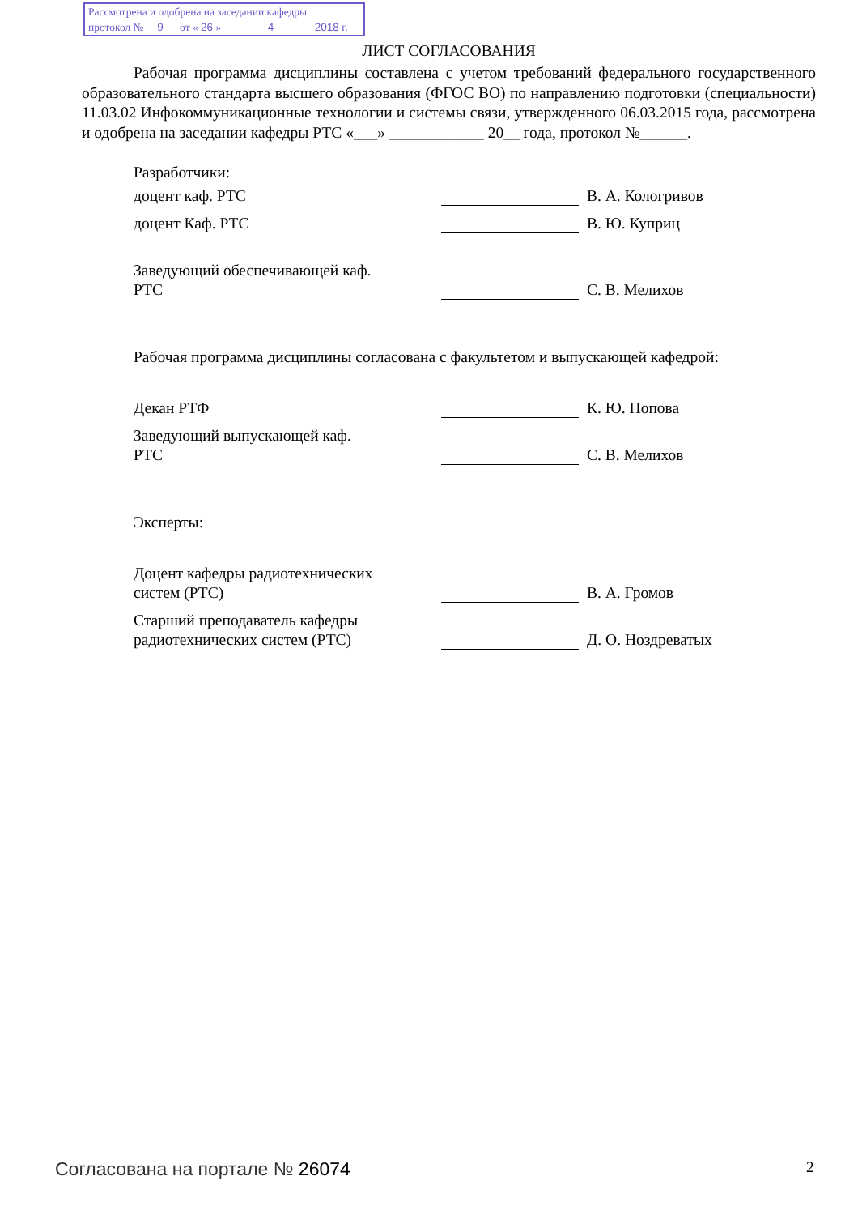Рассмотрена и одобрена на заседании кафедры
протокол № 9 от « 26 » ________4_______ 2018 г.
ЛИСТ СОГЛАСОВАНИЯ
Рабочая программа дисциплины составлена с учетом требований федерального государственного образовательного стандарта высшего образования (ФГОС ВО) по направлению подготовки (специальности) 11.03.02 Инфокоммуникационные технологии и системы связи, утвержденного 06.03.2015 года, рассмотрена и одобрена на заседании кафедры РТС «___» ____________ 20__ года, протокол №______.
Разработчики:
доцент каф. РТС
В. А. Кологривов
доцент Каф. РТС
В. Ю. Куприц
Заведующий обеспечивающей каф.
РТС
С. В. Мелихов
Рабочая программа дисциплины согласована с факультетом и выпускающей кафедрой:
Декан РТФ
К. Ю. Попова
Заведующий выпускающей каф.
РТС
С. В. Мелихов
Эксперты:
Доцент кафедры радиотехнических
систем (РТС)
В. А. Громов
Старший преподаватель кафедры
радиотехнических систем (РТС)
Д. О. Ноздреватых
Согласована на портале № 26074 2